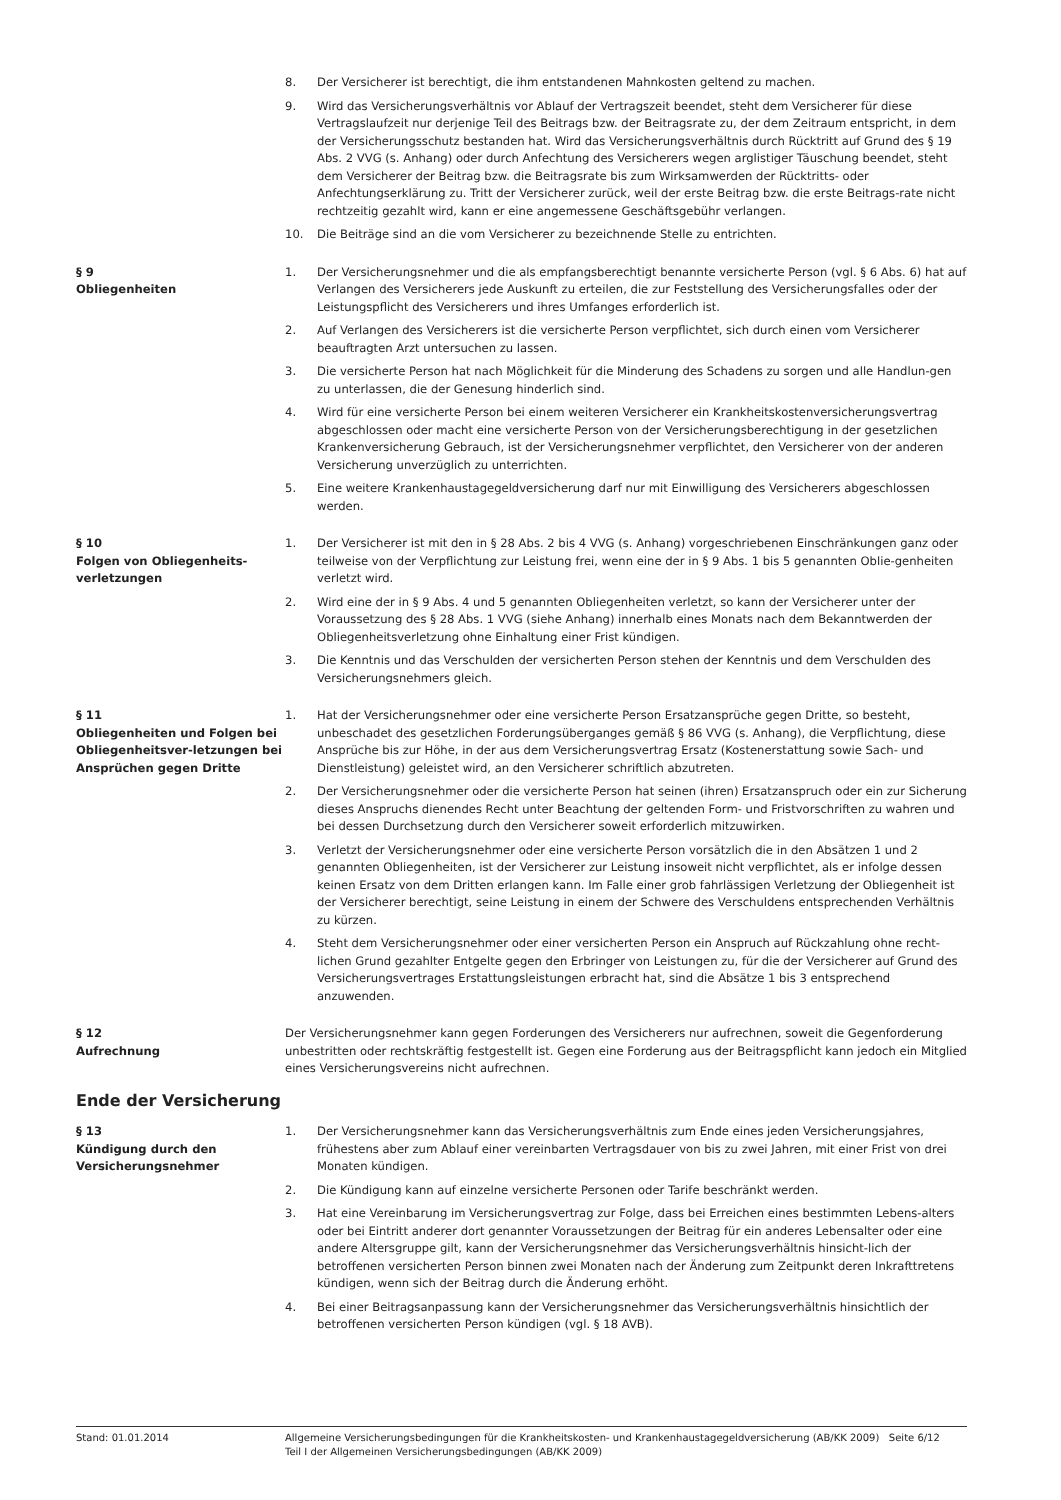8. Der Versicherer ist berechtigt, die ihm entstandenen Mahnkosten geltend zu machen.
9. Wird das Versicherungsverhältnis vor Ablauf der Vertragszeit beendet, steht dem Versicherer für diese Vertragslaufzeit nur derjenige Teil des Beitrags bzw. der Beitragsrate zu, der dem Zeitraum entspricht, in dem der Versicherungsschutz bestanden hat. Wird das Versicherungsverhältnis durch Rücktritt auf Grund des § 19 Abs. 2 VVG (s. Anhang) oder durch Anfechtung des Versicherers wegen arglistiger Täuschung beendet, steht dem Versicherer der Beitrag bzw. die Beitragsrate bis zum Wirksamwerden der Rücktritts- oder Anfechtungserklärung zu. Tritt der Versicherer zurück, weil der erste Beitrag bzw. die erste Beitrags-rate nicht rechtzeitig gezahlt wird, kann er eine angemessene Geschäftsgebühr verlangen.
10. Die Beiträge sind an die vom Versicherer zu bezeichnende Stelle zu entrichten.
§ 9
Obliegenheiten
1. Der Versicherungsnehmer und die als empfangsberechtigt benannte versicherte Person (vgl. § 6 Abs. 6) hat auf Verlangen des Versicherers jede Auskunft zu erteilen, die zur Feststellung des Versicherungsfalles oder der Leistungspflicht des Versicherers und ihres Umfanges erforderlich ist.
2. Auf Verlangen des Versicherers ist die versicherte Person verpflichtet, sich durch einen vom Versicherer beauftragten Arzt untersuchen zu lassen.
3. Die versicherte Person hat nach Möglichkeit für die Minderung des Schadens zu sorgen und alle Handlun-gen zu unterlassen, die der Genesung hinderlich sind.
4. Wird für eine versicherte Person bei einem weiteren Versicherer ein Krankheitskostenversicherungsvertrag abgeschlossen oder macht eine versicherte Person von der Versicherungsberechtigung in der gesetzlichen Krankenversicherung Gebrauch, ist der Versicherungsnehmer verpflichtet, den Versicherer von der anderen Versicherung unverzüglich zu unterrichten.
5. Eine weitere Krankenhaustagegeldversicherung darf nur mit Einwilligung des Versicherers abgeschlossen werden.
§ 10
Folgen von Obliegenheits-
verletzungen
1. Der Versicherer ist mit den in § 28 Abs. 2 bis 4 VVG (s. Anhang) vorgeschriebenen Einschränkungen ganz oder teilweise von der Verpflichtung zur Leistung frei, wenn eine der in § 9 Abs. 1 bis 5 genannten Oblie-genheiten verletzt wird.
2. Wird eine der in § 9 Abs. 4 und 5 genannten Obliegenheiten verletzt, so kann der Versicherer unter der Voraussetzung des § 28 Abs. 1 VVG (siehe Anhang) innerhalb eines Monats nach dem Bekanntwerden der Obliegenheitsverletzung ohne Einhaltung einer Frist kündigen.
3. Die Kenntnis und das Verschulden der versicherten Person stehen der Kenntnis und dem Verschulden des Versicherungsnehmers gleich.
§ 11
Obliegenheiten und Folgen bei Obliegenheitsver-letzungen bei Ansprüchen gegen Dritte
1. Hat der Versicherungsnehmer oder eine versicherte Person Ersatzansprüche gegen Dritte, so besteht, unbeschadet des gesetzlichen Forderungsüberganges gemäß § 86 VVG (s. Anhang), die Verpflichtung, diese Ansprüche bis zur Höhe, in der aus dem Versicherungsvertrag Ersatz (Kostenerstattung sowie Sach- und Dienstleistung) geleistet wird, an den Versicherer schriftlich abzutreten.
2. Der Versicherungsnehmer oder die versicherte Person hat seinen (ihren) Ersatzanspruch oder ein zur Sicherung dieses Anspruchs dienendes Recht unter Beachtung der geltenden Form- und Fristvorschriften zu wahren und bei dessen Durchsetzung durch den Versicherer soweit erforderlich mitzuwirken.
3. Verletzt der Versicherungsnehmer oder eine versicherte Person vorsätzlich die in den Absätzen 1 und 2 genannten Obliegenheiten, ist der Versicherer zur Leistung insoweit nicht verpflichtet, als er infolge dessen keinen Ersatz von dem Dritten erlangen kann. Im Falle einer grob fahrlässigen Verletzung der Obliegenheit ist der Versicherer berechtigt, seine Leistung in einem der Schwere des Verschuldens entsprechenden Verhältnis zu kürzen.
4. Steht dem Versicherungsnehmer oder einer versicherten Person ein Anspruch auf Rückzahlung ohne recht-lichen Grund gezahlter Entgelte gegen den Erbringer von Leistungen zu, für die der Versicherer auf Grund des Versicherungsvertrages Erstattungsleistungen erbracht hat, sind die Absätze 1 bis 3 entsprechend anzuwenden.
§ 12
Aufrechnung
Der Versicherungsnehmer kann gegen Forderungen des Versicherers nur aufrechnen, soweit die Gegenforderung unbestritten oder rechtskräftig festgestellt ist. Gegen eine Forderung aus der Beitragspflicht kann jedoch ein Mitglied eines Versicherungsvereins nicht aufrechnen.
Ende der Versicherung
§ 13
Kündigung durch den Versicherungsnehmer
1. Der Versicherungsnehmer kann das Versicherungsverhältnis zum Ende eines jeden Versicherungsjahres, frühestens aber zum Ablauf einer vereinbarten Vertragsdauer von bis zu zwei Jahren, mit einer Frist von drei Monaten kündigen.
2. Die Kündigung kann auf einzelne versicherte Personen oder Tarife beschränkt werden.
3. Hat eine Vereinbarung im Versicherungsvertrag zur Folge, dass bei Erreichen eines bestimmten Lebens-alters oder bei Eintritt anderer dort genannter Voraussetzungen der Beitrag für ein anderes Lebensalter oder eine andere Altersgruppe gilt, kann der Versicherungsnehmer das Versicherungsverhältnis hinsicht-lich der betroffenen versicherten Person binnen zwei Monaten nach der Änderung zum Zeitpunkt deren Inkrafttretens kündigen, wenn sich der Beitrag durch die Änderung erhöht.
4. Bei einer Beitragsanpassung kann der Versicherungsnehmer das Versicherungsverhältnis hinsichtlich der betroffenen versicherten Person kündigen (vgl. § 18 AVB).
Stand: 01.01.2014 Allgemeine Versicherungsbedingungen für die Krankheitskosten- und Krankenhaustagegeldversicherung (AB/KK 2009) Seite 6/12
Teil I der Allgemeinen Versicherungsbedingungen (AB/KK 2009)